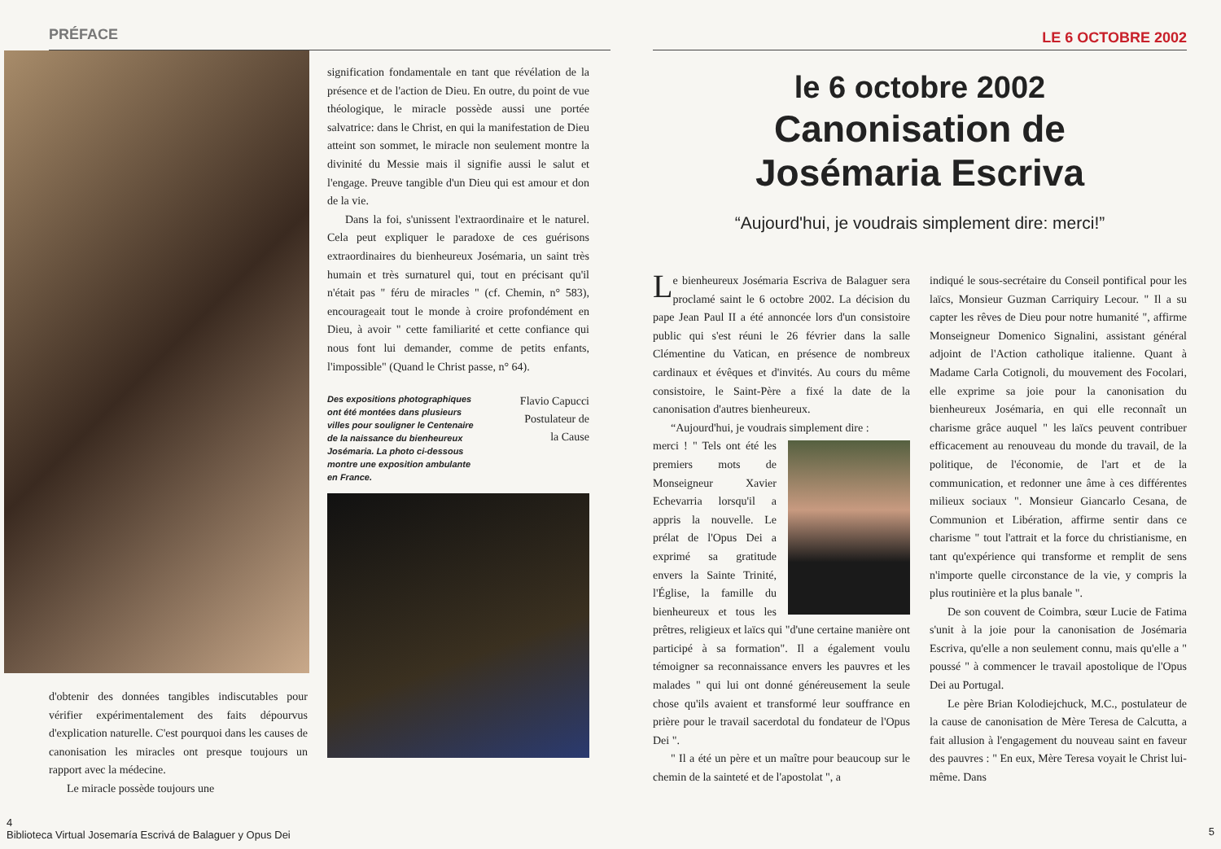PRÉFACE
d'obtenir des données tangibles indiscutables pour vérifier expérimentalement des faits dépourvus d'explication naturelle. C'est pourquoi dans les causes de canonisation les miracles ont presque toujours un rapport avec la médecine.
Le miracle possède toujours une
signification fondamentale en tant que révélation de la présence et de l'action de Dieu. En outre, du point de vue théologique, le miracle possède aussi une portée salvatrice: dans le Christ, en qui la manifestation de Dieu atteint son sommet, le miracle non seulement montre la divinité du Messie mais il signifie aussi le salut et l'engage. Preuve tangible d'un Dieu qui est amour et don de la vie.
Dans la foi, s'unissent l'extraordinaire et le naturel. Cela peut expliquer le paradoxe de ces guérisons extraordinaires du bienheureux Josémaria, un saint très humain et très surnaturel qui, tout en précisant qu'il n'était pas " féru de miracles " (cf. Chemin, n° 583), encourageait tout le monde à croire profondément en Dieu, à avoir " cette familiarité et cette confiance qui nous font lui demander, comme de petits enfants, l'impossible" (Quand le Christ passe, n° 64).
Des expositions photographiques ont été montées dans plusieurs villes pour souligner le Centenaire de la naissance du bienheureux Josémaria. La photo ci-dessous montre une exposition ambulante en France.
Flavio Capucci
Postulateur de
la Cause
4
Biblioteca Virtual Josemaría Escrivá de Balaguer y Opus Dei
LE 6 OCTOBRE 2002
le 6 octobre 2002
Canonisation de
Josémaria Escriva
“Aujourd'hui, je voudrais simplement dire: merci!”
Le bienheureux Josémaria Escriva de Balaguer sera proclamé saint le 6 octobre 2002. La décision du pape Jean Paul II a été annoncée lors d'un consistoire public qui s'est réuni le 26 février dans la salle Clémentine du Vatican, en présence de nombreux cardinaux et évêques et d'invités. Au cours du même consistoire, le Saint-Père a fixé la date de la canonisation d'autres bienheureux.
“Aujourd'hui, je voudrais simplement dire :
merci ! " Tels ont été les premiers mots de Monseigneur Xavier Echevarria lorsqu'il a appris la nouvelle. Le prélat de l'Opus Dei a exprimé sa gratitude envers la Sainte Trinité, l'Église, la famille du bienheureux et tous les prêtres, religieux et laïcs qui "d'une certaine manière ont participé à sa formation". Il a également voulu témoigner sa reconnaissance envers les pauvres et les malades " qui lui ont donné généreusement la seule chose qu'ils avaient et transformé leur souffrance en prière pour le travail sacerdotal du fondateur de l'Opus Dei ".
" Il a été un père et un maître pour beaucoup sur le chemin de la sainteté et de l'apostolat ", a
indiqué le sous-secrétaire du Conseil pontifical pour les laïcs, Monsieur Guzman Carriquiry Lecour. " Il a su capter les rêves de Dieu pour notre humanité ", affirme Monseigneur Domenico Signalini, assistant général adjoint de l'Action catholique italienne. Quant à Madame Carla Cotignoli, du mouvement des Focolari, elle exprime sa joie pour la canonisation du bienheureux Josémaria, en qui elle reconnaît un charisme grâce auquel " les laïcs peuvent contribuer efficacement au renouveau du monde du travail, de la politique, de l'économie, de l'art et de la communication, et redonner une âme à ces différentes milieux sociaux ". Monsieur Giancarlo Cesana, de Communion et Libération, affirme sentir dans ce charisme " tout l'attrait et la force du christianisme, en tant qu'expérience qui transforme et remplit de sens n'importe quelle circonstance de la vie, y compris la plus routinière et la plus banale ".
De son couvent de Coimbra, sœur Lucie de Fatima s'unit à la joie pour la canonisation de Josémaria Escriva, qu'elle a non seulement connu, mais qu'elle a " poussé " à commencer le travail apostolique de l'Opus Dei au Portugal.
Le père Brian Kolodiejchuck, M.C., postulateur de la cause de canonisation de Mère Teresa de Calcutta, a fait allusion à l'engagement du nouveau saint en faveur des pauvres : " En eux, Mère Teresa voyait le Christ lui-même. Dans
5